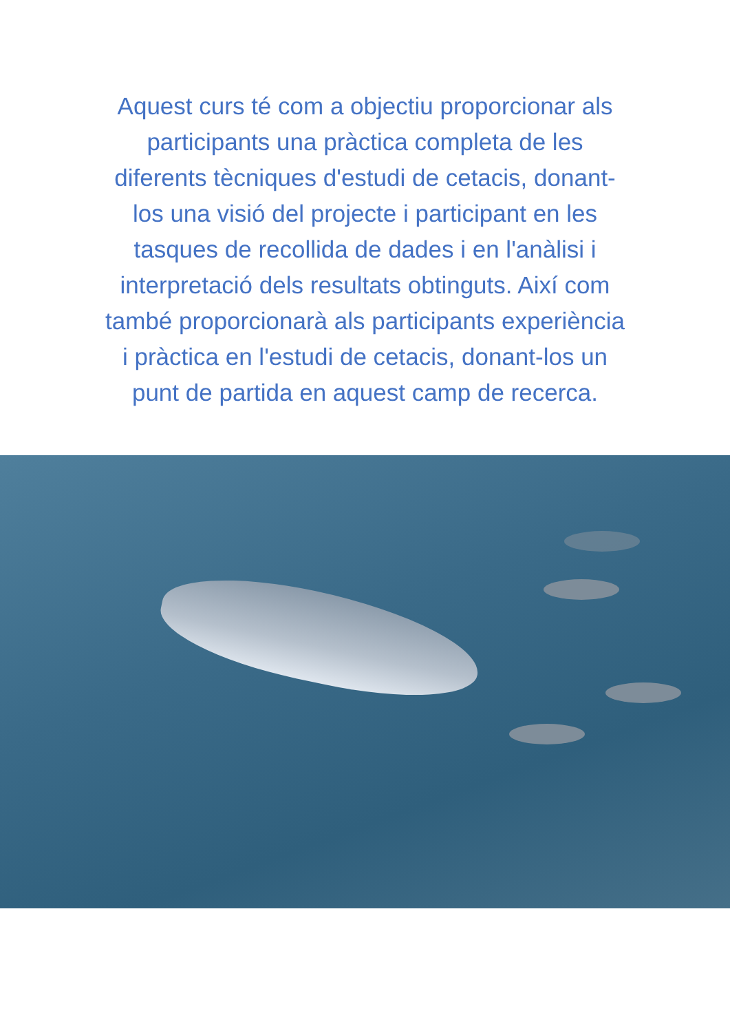Aquest curs té com a objectiu proporcionar als participants una pràctica completa de les diferents tècniques d'estudi de cetacis, donant-los una visió del projecte i participant en les tasques de recollida de dades i en l'anàlisi i
interpretació dels resultats obtinguts. Així com també proporcionarà als participants experiència i pràctica en l'estudi de cetacis, donant-los un punt de partida en aquest camp de recerca.